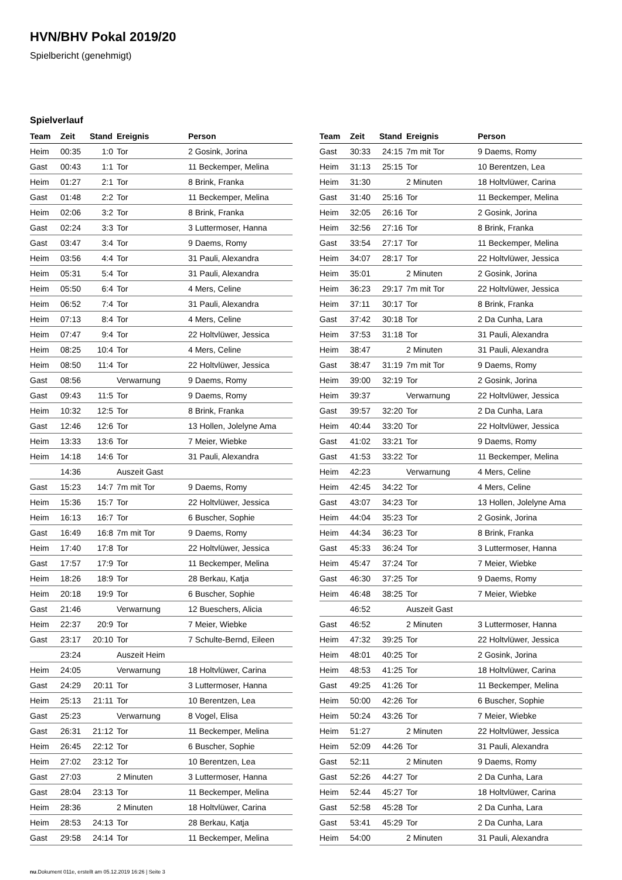HVN/BHV Pokal 2019/20
Spielbericht (genehmigt)
Spielverlauf
| Team | Zeit | Stand | Ereignis | Person |
| --- | --- | --- | --- | --- |
| Heim | 00:35 | 1:0 | Tor | 2 Gosink, Jorina |
| Gast | 00:43 | 1:1 | Tor | 11 Beckemper, Melina |
| Heim | 01:27 | 2:1 | Tor | 8 Brink, Franka |
| Gast | 01:48 | 2:2 | Tor | 11 Beckemper, Melina |
| Heim | 02:06 | 3:2 | Tor | 8 Brink, Franka |
| Gast | 02:24 | 3:3 | Tor | 3 Luttermoser, Hanna |
| Gast | 03:47 | 3:4 | Tor | 9 Daems, Romy |
| Heim | 03:56 | 4:4 | Tor | 31 Pauli, Alexandra |
| Heim | 05:31 | 5:4 | Tor | 31 Pauli, Alexandra |
| Heim | 05:50 | 6:4 | Tor | 4 Mers, Celine |
| Heim | 06:52 | 7:4 | Tor | 31 Pauli, Alexandra |
| Heim | 07:13 | 8:4 | Tor | 4 Mers, Celine |
| Heim | 07:47 | 9:4 | Tor | 22 Holtvlüwer, Jessica |
| Heim | 08:25 | 10:4 | Tor | 4 Mers, Celine |
| Heim | 08:50 | 11:4 | Tor | 22 Holtvlüwer, Jessica |
| Gast | 08:56 | | Verwarnung | 9 Daems, Romy |
| Gast | 09:43 | 11:5 | Tor | 9 Daems, Romy |
| Heim | 10:32 | 12:5 | Tor | 8 Brink, Franka |
| Gast | 12:46 | 12:6 | Tor | 13 Hollen, Jolelyne Ama |
| Heim | 13:33 | 13:6 | Tor | 7 Meier, Wiebke |
| Heim | 14:18 | 14:6 | Tor | 31 Pauli, Alexandra |
| | 14:36 | | Auszeit Gast | |
| Gast | 15:23 | 14:7 | 7m mit Tor | 9 Daems, Romy |
| Heim | 15:36 | 15:7 | Tor | 22 Holtvlüwer, Jessica |
| Heim | 16:13 | 16:7 | Tor | 6 Buscher, Sophie |
| Gast | 16:49 | 16:8 | 7m mit Tor | 9 Daems, Romy |
| Heim | 17:40 | 17:8 | Tor | 22 Holtvlüwer, Jessica |
| Gast | 17:57 | 17:9 | Tor | 11 Beckemper, Melina |
| Heim | 18:26 | 18:9 | Tor | 28 Berkau, Katja |
| Heim | 20:18 | 19:9 | Tor | 6 Buscher, Sophie |
| Gast | 21:46 | | Verwarnung | 12 Bueschers, Alicia |
| Heim | 22:37 | 20:9 | Tor | 7 Meier, Wiebke |
| Gast | 23:17 | 20:10 | Tor | 7 Schulte-Bernd, Eileen |
| | 23:24 | | Auszeit Heim | |
| Heim | 24:05 | | Verwarnung | 18 Holtvlüwer, Carina |
| Gast | 24:29 | 20:11 | Tor | 3 Luttermoser, Hanna |
| Heim | 25:13 | 21:11 | Tor | 10 Berentzen, Lea |
| Gast | 25:23 | | Verwarnung | 8 Vogel, Elisa |
| Gast | 26:31 | 21:12 | Tor | 11 Beckemper, Melina |
| Heim | 26:45 | 22:12 | Tor | 6 Buscher, Sophie |
| Heim | 27:02 | 23:12 | Tor | 10 Berentzen, Lea |
| Gast | 27:03 | | 2 Minuten | 3 Luttermoser, Hanna |
| Gast | 28:04 | 23:13 | Tor | 11 Beckemper, Melina |
| Heim | 28:36 | | 2 Minuten | 18 Holtvlüwer, Carina |
| Heim | 28:53 | 24:13 | Tor | 28 Berkau, Katja |
| Gast | 29:58 | 24:14 | Tor | 11 Beckemper, Melina |
| Team | Zeit | Stand | Ereignis | Person |
| --- | --- | --- | --- | --- |
| Gast | 30:33 | 24:15 | 7m mit Tor | 9 Daems, Romy |
| Heim | 31:13 | 25:15 | Tor | 10 Berentzen, Lea |
| Heim | 31:30 | | 2 Minuten | 18 Holtvlüwer, Carina |
| Gast | 31:40 | 25:16 | Tor | 11 Beckemper, Melina |
| Heim | 32:05 | 26:16 | Tor | 2 Gosink, Jorina |
| Heim | 32:56 | 27:16 | Tor | 8 Brink, Franka |
| Gast | 33:54 | 27:17 | Tor | 11 Beckemper, Melina |
| Heim | 34:07 | 28:17 | Tor | 22 Holtvlüwer, Jessica |
| Heim | 35:01 | | 2 Minuten | 2 Gosink, Jorina |
| Heim | 36:23 | 29:17 | 7m mit Tor | 22 Holtvlüwer, Jessica |
| Heim | 37:11 | 30:17 | Tor | 8 Brink, Franka |
| Gast | 37:42 | 30:18 | Tor | 2 Da Cunha, Lara |
| Heim | 37:53 | 31:18 | Tor | 31 Pauli, Alexandra |
| Heim | 38:47 | | 2 Minuten | 31 Pauli, Alexandra |
| Gast | 38:47 | 31:19 | 7m mit Tor | 9 Daems, Romy |
| Heim | 39:00 | 32:19 | Tor | 2 Gosink, Jorina |
| Heim | 39:37 | | Verwarnung | 22 Holtvlüwer, Jessica |
| Gast | 39:57 | 32:20 | Tor | 2 Da Cunha, Lara |
| Heim | 40:44 | 33:20 | Tor | 22 Holtvlüwer, Jessica |
| Gast | 41:02 | 33:21 | Tor | 9 Daems, Romy |
| Gast | 41:53 | 33:22 | Tor | 11 Beckemper, Melina |
| Heim | 42:23 | | Verwarnung | 4 Mers, Celine |
| Heim | 42:45 | 34:22 | Tor | 4 Mers, Celine |
| Gast | 43:07 | 34:23 | Tor | 13 Hollen, Jolelyne Ama |
| Heim | 44:04 | 35:23 | Tor | 2 Gosink, Jorina |
| Heim | 44:34 | 36:23 | Tor | 8 Brink, Franka |
| Gast | 45:33 | 36:24 | Tor | 3 Luttermoser, Hanna |
| Heim | 45:47 | 37:24 | Tor | 7 Meier, Wiebke |
| Gast | 46:30 | 37:25 | Tor | 9 Daems, Romy |
| Heim | 46:48 | 38:25 | Tor | 7 Meier, Wiebke |
| | 46:52 | | Auszeit Gast | |
| Gast | 46:52 | | 2 Minuten | 3 Luttermoser, Hanna |
| Heim | 47:32 | 39:25 | Tor | 22 Holtvlüwer, Jessica |
| Heim | 48:01 | 40:25 | Tor | 2 Gosink, Jorina |
| Heim | 48:53 | 41:25 | Tor | 18 Holtvlüwer, Carina |
| Gast | 49:25 | 41:26 | Tor | 11 Beckemper, Melina |
| Heim | 50:00 | 42:26 | Tor | 6 Buscher, Sophie |
| Heim | 50:24 | 43:26 | Tor | 7 Meier, Wiebke |
| Heim | 51:27 | | 2 Minuten | 22 Holtvlüwer, Jessica |
| Heim | 52:09 | 44:26 | Tor | 31 Pauli, Alexandra |
| Gast | 52:11 | | 2 Minuten | 9 Daems, Romy |
| Gast | 52:26 | 44:27 | Tor | 2 Da Cunha, Lara |
| Heim | 52:44 | 45:27 | Tor | 18 Holtvlüwer, Carina |
| Gast | 52:58 | 45:28 | Tor | 2 Da Cunha, Lara |
| Gast | 53:41 | 45:29 | Tor | 2 Da Cunha, Lara |
| Heim | 54:00 | | 2 Minuten | 31 Pauli, Alexandra |
nu.Dokument 011e, erstellt am 05.12.2019 16:26 | Seite 3